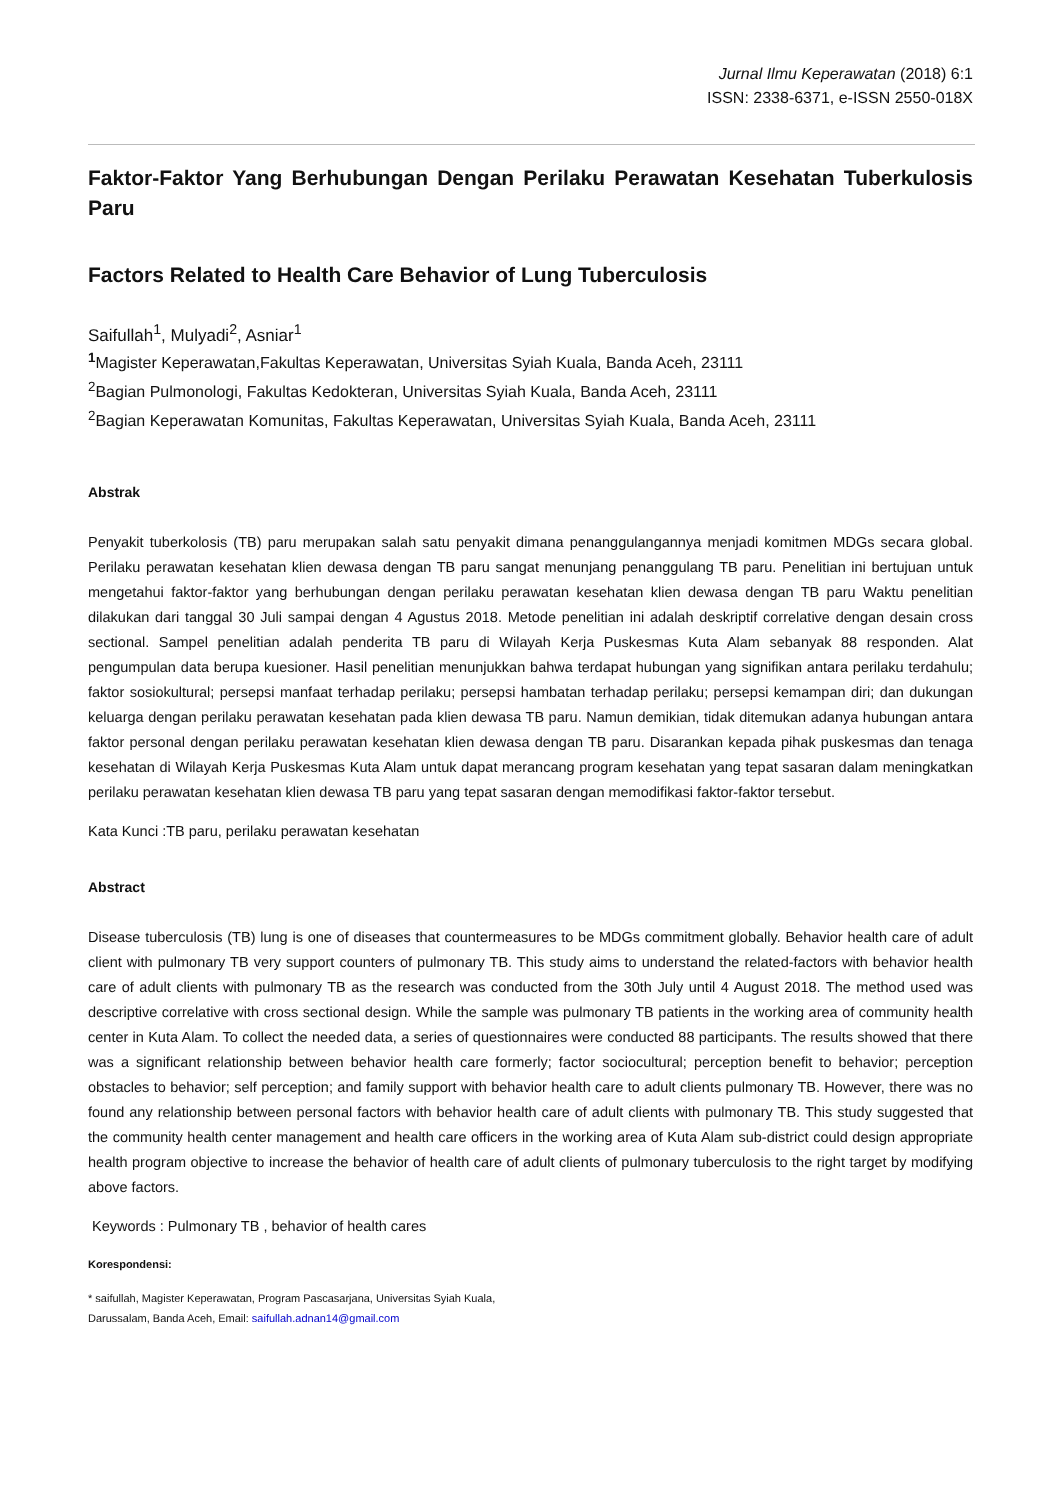Jurnal Ilmu Keperawatan (2018) 6:1
ISSN: 2338-6371, e-ISSN 2550-018X
Faktor-Faktor Yang Berhubungan Dengan Perilaku Perawatan Kesehatan Tuberkulosis Paru
Factors Related to Health Care Behavior of Lung Tuberculosis
Saifullah<sup>1</sup>, Mulyadi<sup>2</sup>, Asniar<sup>1</sup>
<sup>1</sup> Magister Keperawatan,Fakultas Keperawatan, Universitas Syiah Kuala, Banda Aceh, 23111
<sup>2</sup> Bagian Pulmonologi, Fakultas Kedokteran, Universitas Syiah Kuala, Banda Aceh, 23111
<sup>2</sup> Bagian Keperawatan Komunitas, Fakultas Keperawatan, Universitas Syiah Kuala, Banda Aceh, 23111
Abstrak
Penyakit tuberkolosis (TB) paru merupakan salah satu penyakit dimana penanggulangannya menjadi komitmen MDGs secara global. Perilaku perawatan kesehatan klien dewasa dengan TB paru sangat menunjang penanggulang TB paru. Penelitian ini bertujuan untuk mengetahui faktor-faktor yang berhubungan dengan perilaku perawatan kesehatan klien dewasa dengan TB paru Waktu penelitian dilakukan dari tanggal 30 Juli sampai dengan 4 Agustus 2018. Metode penelitian ini adalah deskriptif correlative dengan desain cross sectional. Sampel penelitian adalah penderita TB paru di Wilayah Kerja Puskesmas Kuta Alam sebanyak 88 responden. Alat pengumpulan data berupa kuesioner. Hasil penelitian menunjukkan bahwa terdapat hubungan yang signifikan antara perilaku terdahulu; faktor sosiokultural; persepsi manfaat terhadap perilaku; persepsi hambatan terhadap perilaku; persepsi kemampan diri; dan dukungan keluarga dengan perilaku perawatan kesehatan pada klien dewasa TB paru. Namun demikian, tidak ditemukan adanya hubungan antara faktor personal dengan perilaku perawatan kesehatan klien dewasa dengan TB paru. Disarankan kepada pihak puskesmas dan tenaga kesehatan di Wilayah Kerja Puskesmas Kuta Alam untuk dapat merancang program kesehatan yang tepat sasaran dalam meningkatkan perilaku perawatan kesehatan klien dewasa TB paru yang tepat sasaran dengan memodifikasi faktor-faktor tersebut.
Kata Kunci :TB paru, perilaku perawatan kesehatan
Abstract
Disease tuberculosis (TB) lung is one of diseases that countermeasures to be MDGs commitment globally. Behavior health care of adult client with pulmonary TB very support counters of pulmonary TB. This study aims to understand the related-factors with behavior health care of adult clients with pulmonary TB as the research was conducted from the 30th July until 4 August 2018. The method used was descriptive correlative with cross sectional design. While the sample was pulmonary TB patients in the working area of community health center in Kuta Alam. To collect the needed data, a series of questionnaires were conducted 88 participants. The results showed that there was a significant relationship between behavior health care formerly; factor sociocultural; perception benefit to behavior; perception obstacles to behavior; self perception; and family support with behavior health care to adult clients pulmonary TB. However, there was no found any relationship between personal factors with behavior health care of adult clients with pulmonary TB. This study suggested that the community health center management and health care officers in the working area of Kuta Alam sub-district could design appropriate health program objective to increase the behavior of health care of adult clients of pulmonary tuberculosis to the right target by modifying above factors.
Keywords : Pulmonary TB , behavior of health cares
Korespondensi:
* saifullah, Magister Keperawatan, Program Pascasarjana, Universitas Syiah Kuala,
Darussalam, Banda Aceh, Email: saifullah.adnan14@gmail.com